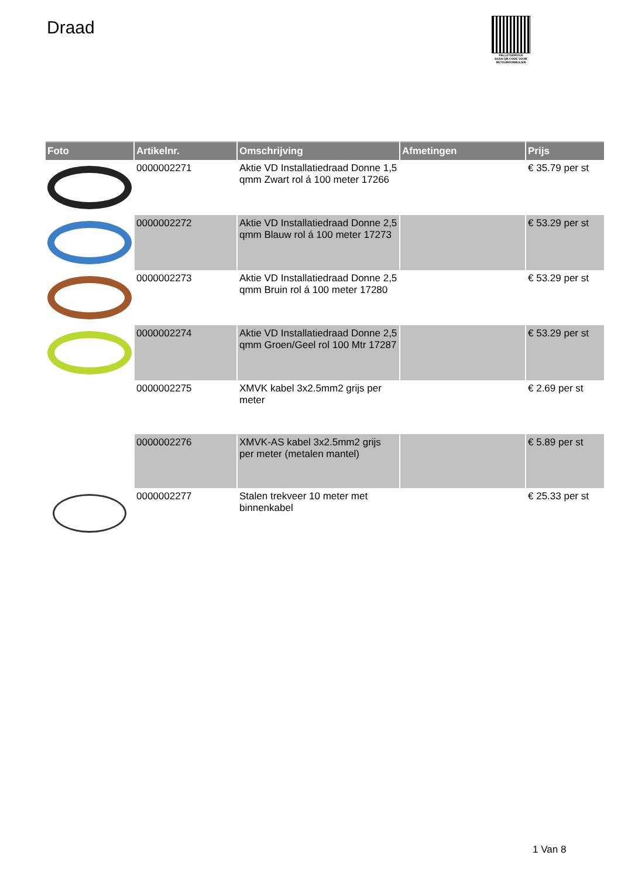Draad
PALLETSERVICE
SCAN QR-CODE VOOR RETOURFORMULIER
| Foto | Artikelnr. | Omschrijving | Afmetingen | Prijs |
| --- | --- | --- | --- | --- |
| | 0000002271 | Aktie VD Installatiedraad Donne 1,5 qmm Zwart rol á 100 meter 17266 | | € 35.79 per st |
| | 0000002272 | Aktie VD Installatiedraad Donne 2,5 qmm Blauw rol á 100 meter 17273 | | € 53.29 per st |
| | 0000002273 | Aktie VD Installatiedraad Donne 2,5 qmm Bruin rol á 100 meter 17280 | | € 53.29 per st |
| | 0000002274 | Aktie VD Installatiedraad Donne 2,5 qmm Groen/Geel rol 100 Mtr 17287 | | € 53.29 per st |
| | 0000002275 | XMVK kabel 3x2.5mm2 grijs per meter | | € 2.69 per st |
| | 0000002276 | XMVK-AS kabel 3x2.5mm2 grijs per meter (metalen mantel) | | € 5.89 per st |
| | 0000002277 | Stalen trekveer 10 meter met binnenkabel | | € 25.33 per st |
1 Van 8